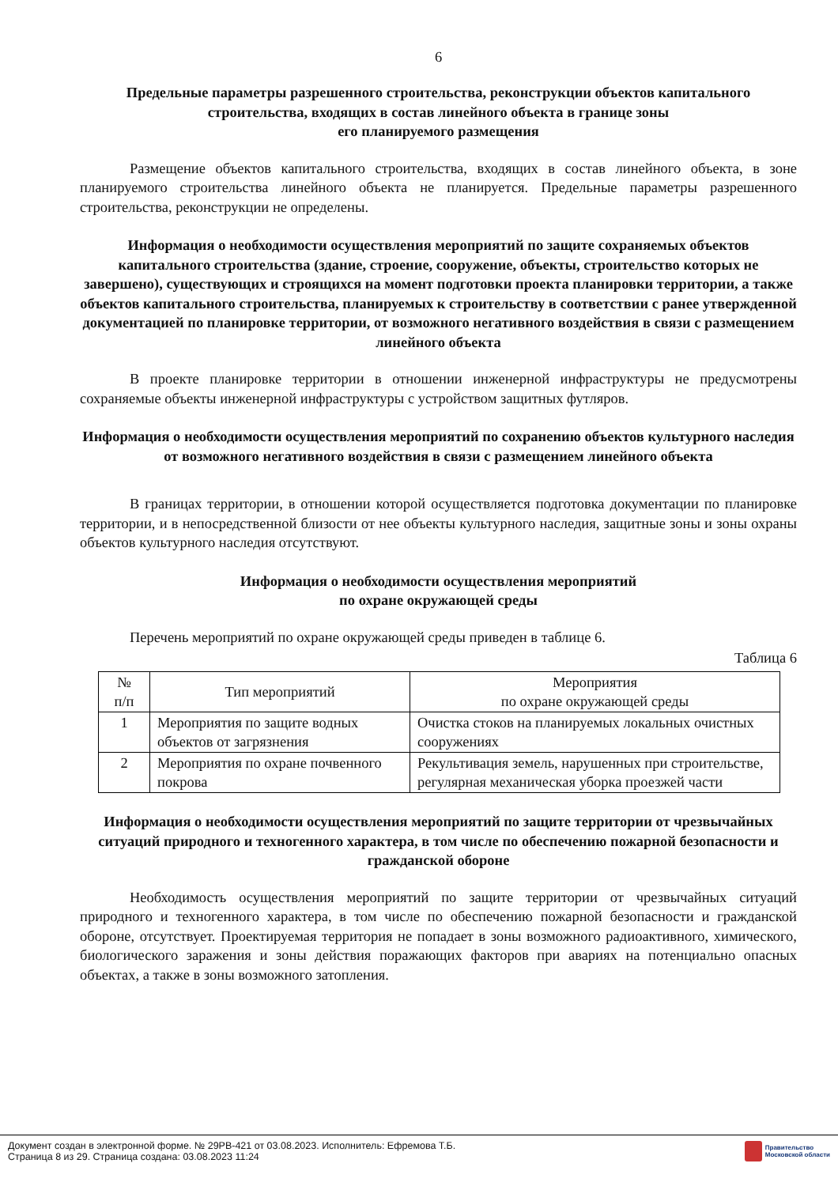6
Предельные параметры разрешенного строительства, реконструкции объектов капитального строительства, входящих в состав линейного объекта в границе зоны
его планируемого размещения
Размещение объектов капитального строительства, входящих в состав линейного объекта, в зоне планируемого строительства линейного объекта не планируется. Предельные параметры разрешенного строительства, реконструкции не определены.
Информация о необходимости осуществления мероприятий по защите сохраняемых объектов капитального строительства (здание, строение, сооружение, объекты, строительство которых не завершено), существующих и строящихся на момент подготовки проекта планировки территории, а также объектов капитального строительства, планируемых к строительству в соответствии с ранее утвержденной документацией по планировке территории, от возможного негативного воздействия в связи с размещением линейного объекта
В проекте планировке территории в отношении инженерной инфраструктуры не предусмотрены сохраняемые объекты инженерной инфраструктуры с устройством защитных футляров.
Информация о необходимости осуществления мероприятий по сохранению объектов культурного наследия от возможного негативного воздействия в связи с размещением линейного объекта
В границах территории, в отношении которой осуществляется подготовка документации по планировке территории, и в непосредственной близости от нее объекты культурного наследия, защитные зоны и зоны охраны объектов культурного наследия отсутствуют.
Информация о необходимости осуществления мероприятий
по охране окружающей среды
Перечень мероприятий по охране окружающей среды приведен в таблице 6.
Таблица 6
| № п/п | Тип мероприятий | Мероприятия по охране окружающей среды |
| --- | --- | --- |
| 1 | Мероприятия по защите водных объектов от загрязнения | Очистка стоков на планируемых локальных очистных сооружениях |
| 2 | Мероприятия по охране почвенного покрова | Рекультивация земель, нарушенных при строительстве, регулярная механическая уборка проезжей части |
Информация о необходимости осуществления мероприятий по защите территории от чрезвычайных ситуаций природного и техногенного характера, в том числе по обеспечению пожарной безопасности и гражданской обороне
Необходимость осуществления мероприятий по защите территории от чрезвычайных ситуаций природного и техногенного характера, в том числе по обеспечению пожарной безопасности и гражданской обороне, отсутствует. Проектируемая территория не попадает в зоны возможного радиоактивного, химического, биологического заражения и зоны действия поражающих факторов при авариях на потенциально опасных объектах, а также в зоны возможного затопления.
Документ создан в электронной форме. № 29РВ-421 от 03.08.2023. Исполнитель: Ефремова Т.Б.
Страница 8 из 29. Страница создана: 03.08.2023 11:24
Правительство
Московской области